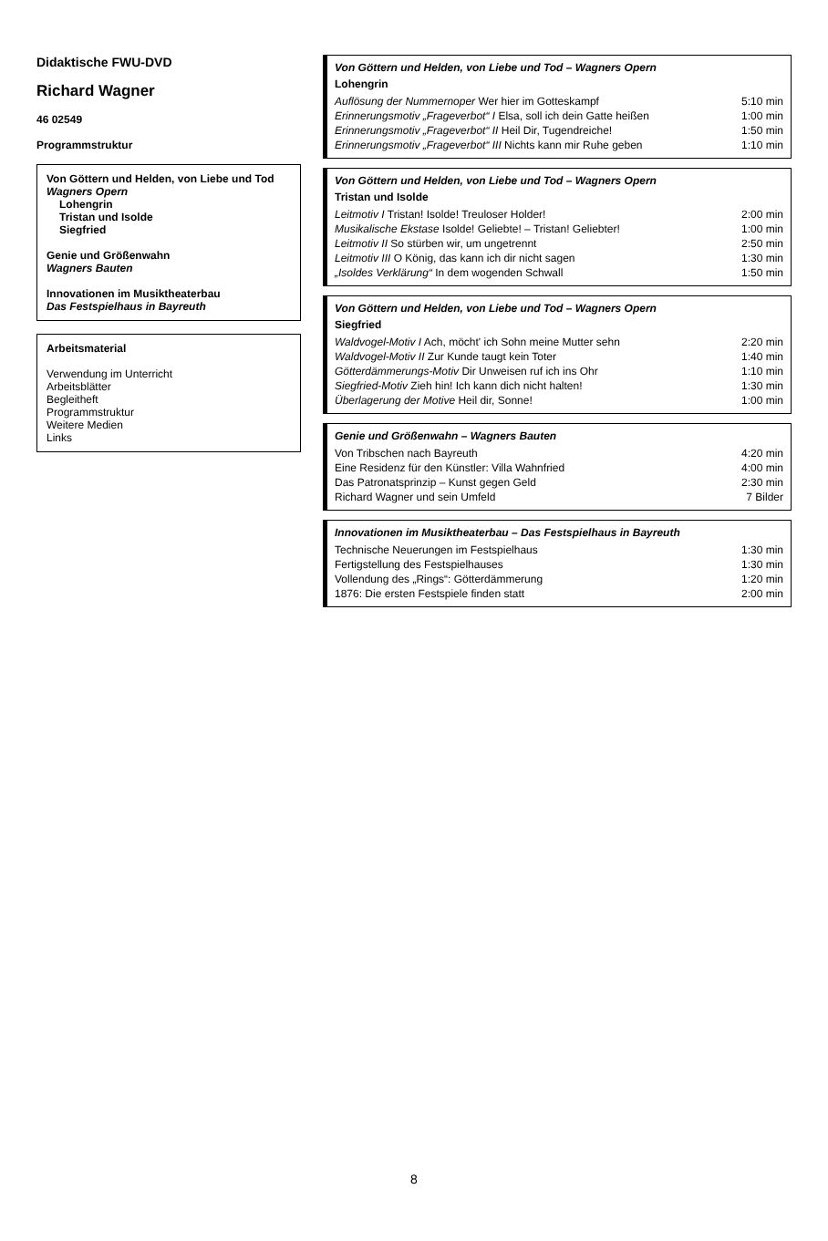Didaktische FWU-DVD
Richard Wagner
46 02549
Programmstruktur
Von Göttern und Helden, von Liebe und Tod
Wagners Opern
Lohengrin
Tristan und Isolde
Siegfried
Genie und Größenwahn
Wagners Bauten
Innovationen im Musiktheaterbau
Das Festspielhaus in Bayreuth
Arbeitsmaterial
Verwendung im Unterricht
Arbeitsblätter
Begleitheft
Programmstruktur
Weitere Medien
Links
Von Göttern und Helden, von Liebe und Tod – Wagners Opern
Lohengrin
| Auflösung der Nummernoper Wer hier im Gotteskampf | 5:10 min |
| Erinnerungsmotiv „Frageverbot“ I Elsa, soll ich dein Gatte heißen | 1:00 min |
| Erinnerungsmotiv „Frageverbot“ II Heil Dir, Tugendreiche! | 1:50 min |
| Erinnerungsmotiv „Frageverbot“ III Nichts kann mir Ruhe geben | 1:10 min |
Von Göttern und Helden, von Liebe und Tod – Wagners Opern
Tristan und Isolde
| Leitmotiv I Tristan! Isolde! Treuloser Holder! | 2:00 min |
| Musikalische Ekstase Isolde! Geliebte! – Tristan! Geliebter! | 1:00 min |
| Leitmotiv II So stürben wir, um ungetrennt | 2:50 min |
| Leitmotiv III O König, das kann ich dir nicht sagen | 1:30 min |
| „Isoldes Verklärung“ In dem wogenden Schwall | 1:50 min |
Von Göttern und Helden, von Liebe und Tod – Wagners Opern
Siegfried
| Waldvogel-Motiv I Ach, möcht' ich Sohn meine Mutter sehn | 2:20 min |
| Waldvogel-Motiv II Zur Kunde taugt kein Toter | 1:40 min |
| Götterdämmerungs-Motiv Dir Unweisen ruf ich ins Ohr | 1:10 min |
| Siegfried-Motiv Zieh hin! Ich kann dich nicht halten! | 1:30 min |
| Überlagerung der Motive Heil dir, Sonne! | 1:00 min |
Genie und Größenwahn – Wagners Bauten
| Von Tribschen nach Bayreuth | 4:20 min |
| Eine Residenz für den Künstler: Villa Wahnfried | 4:00 min |
| Das Patronatsprinzip – Kunst gegen Geld | 2:30 min |
| Richard Wagner und sein Umfeld | 7 Bilder |
Innovationen im Musiktheaterbau – Das Festspielhaus in Bayreuth
| Technische Neuerungen im Festspielhaus | 1:30 min |
| Fertigstellung des Festspielhauses | 1:30 min |
| Vollendung des „Rings“: Götterdämmerung | 1:20 min |
| 1876: Die ersten Festspiele finden statt | 2:00 min |
8